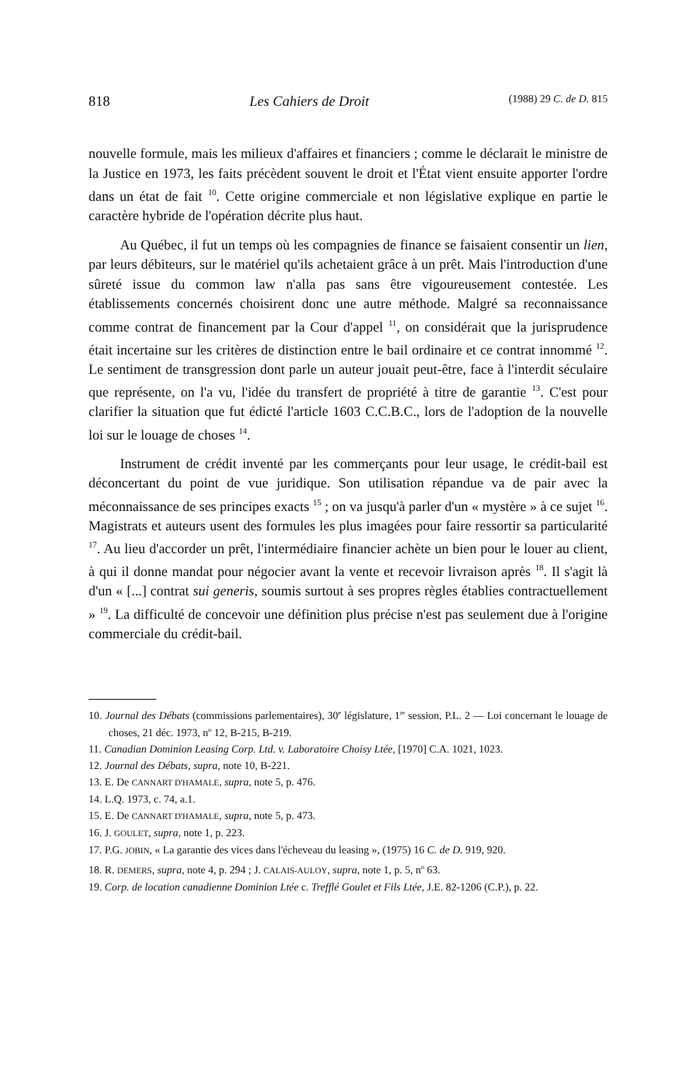818 Les Cahiers de Droit (1988) 29 C. de D. 815
nouvelle formule, mais les milieux d'affaires et financiers ; comme le déclarait le ministre de la Justice en 1973, les faits précèdent souvent le droit et l'État vient ensuite apporter l'ordre dans un état de fait <sup>10</sup>. Cette origine commerciale et non législative explique en partie le caractère hybride de l'opération décrite plus haut.
Au Québec, il fut un temps où les compagnies de finance se faisaient consentir un lien, par leurs débiteurs, sur le matériel qu'ils achetaient grâce à un prêt. Mais l'introduction d'une sûreté issue du common law n'alla pas sans être vigoureusement contestée. Les établissements concernés choisirent donc une autre méthode. Malgré sa reconnaissance comme contrat de financement par la Cour d'appel <sup>11</sup>, on considérait que la jurisprudence était incertaine sur les critères de distinction entre le bail ordinaire et ce contrat innommé <sup>12</sup>. Le sentiment de transgression dont parle un auteur jouait peut-être, face à l'interdit séculaire que représente, on l'a vu, l'idée du transfert de propriété à titre de garantie <sup>13</sup>. C'est pour clarifier la situation que fut édicté l'article 1603 C.C.B.C., lors de l'adoption de la nouvelle loi sur le louage de choses <sup>14</sup>.
Instrument de crédit inventé par les commerçants pour leur usage, le crédit-bail est déconcertant du point de vue juridique. Son utilisation répandue va de pair avec la méconnaissance de ses principes exacts <sup>15</sup> ; on va jusqu'à parler d'un « mystère » à ce sujet <sup>16</sup>. Magistrats et auteurs usent des formules les plus imagées pour faire ressortir sa particularité <sup>17</sup>. Au lieu d'accorder un prêt, l'intermédiaire financier achète un bien pour le louer au client, à qui il donne mandat pour négocier avant la vente et recevoir livraison après <sup>18</sup>. Il s'agit là d'un « [...] contrat sui generis, soumis surtout à ses propres règles établies contractuellement » <sup>19</sup>. La difficulté de concevoir une définition plus précise n'est pas seulement due à l'origine commerciale du crédit-bail.
10. Journal des Débats (commissions parlementaires), 30<sup>e</sup> législature, 1<sup>re</sup> session, P.L. 2 — Loi concernant le louage de choses, 21 déc. 1973, n<sup>o</sup> 12, B-215, B-219.
11. Canadian Dominion Leasing Corp. Ltd. v. Laboratoire Choisy Ltée, [1970] C.A. 1021, 1023.
12. Journal des Débats, supra, note 10, B-221.
13. E. De CANNART D'HAMALE, supra, note 5, p. 476.
14. L.Q. 1973, c. 74, a.1.
15. E. De CANNART D'HAMALE, supra, note 5, p. 473.
16. J. GOULET, supra, note 1, p. 223.
17. P.G. JOBIN, « La garantie des vices dans l'écheveau du leasing », (1975) 16 C. de D. 919, 920.
18. R. DEMERS, supra, note 4, p. 294 ; J. CALAIS-AULOY, supra, note 1, p. 5, n<sup>o</sup> 63.
19. Corp. de location canadienne Dominion Ltée c. Trefflé Goulet et Fils Ltée, J.E. 82-1206 (C.P.), p. 22.